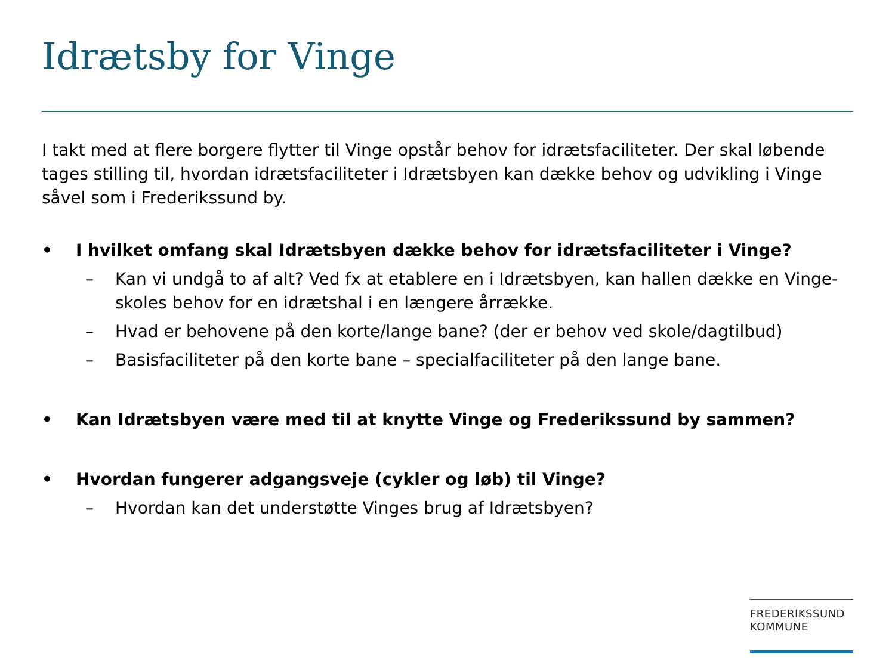Idrætsby for Vinge
I takt med at flere borgere flytter til Vinge opstår behov for idrætsfaciliteter. Der skal løbende tages stilling til, hvordan idrætsfaciliteter i Idrætsbyen kan dække behov og udvikling i Vinge såvel som i Frederikssund by.
• I hvilket omfang skal Idrætsbyen dække behov for idrætsfaciliteter i Vinge?
– Kan vi undgå to af alt? Ved fx at etablere en i Idrætsbyen, kan hallen dække en Vinge-skoles behov for en idrætshal i en længere årrække.
– Hvad er behovene på den korte/lange bane? (der er behov ved skole/dagtilbud)
– Basisfaciliteter på den korte bane – specialfaciliteter på den lange bane.
• Kan Idrætsbyen være med til at knytte Vinge og Frederikssund by sammen?
• Hvordan fungerer adgangsveje (cykler og løb) til Vinge?
– Hvordan kan det understøtte Vinges brug af Idrætsbyen?
FREDERIKSSUND
KOMMUNE